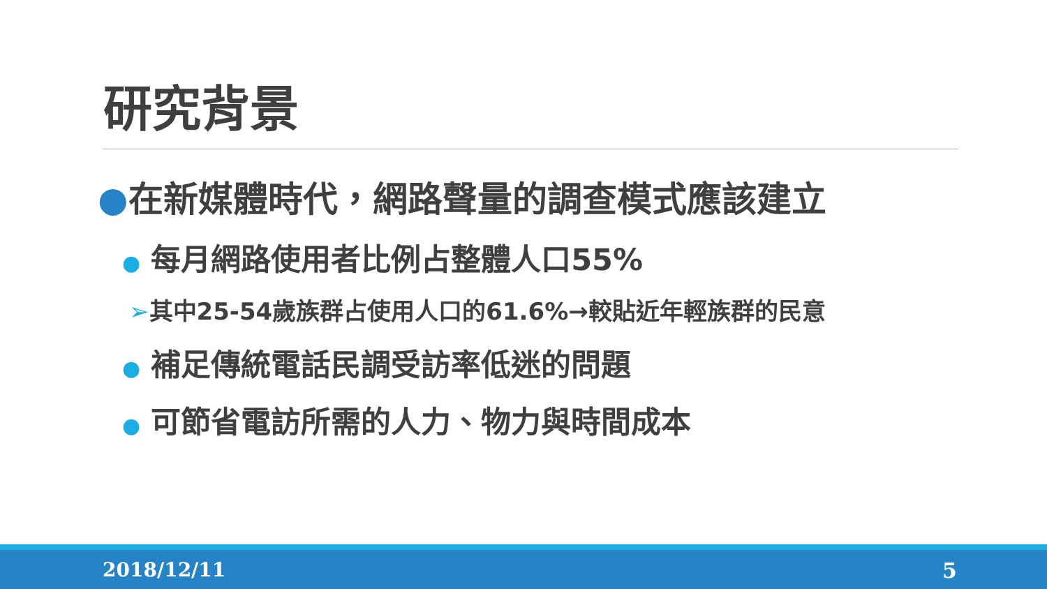研究背景
●在新媒體時代，網路聲量的調查模式應該建立
● 每月網路使用者比例占整體人口55%
➢其中25-54歲族群占使用人口的61.6%→較貼近年輕族群的民意
● 補足傳統電話民調受訪率低迷的問題
● 可節省電訪所需的人力、物力與時間成本
2018/12/11 5